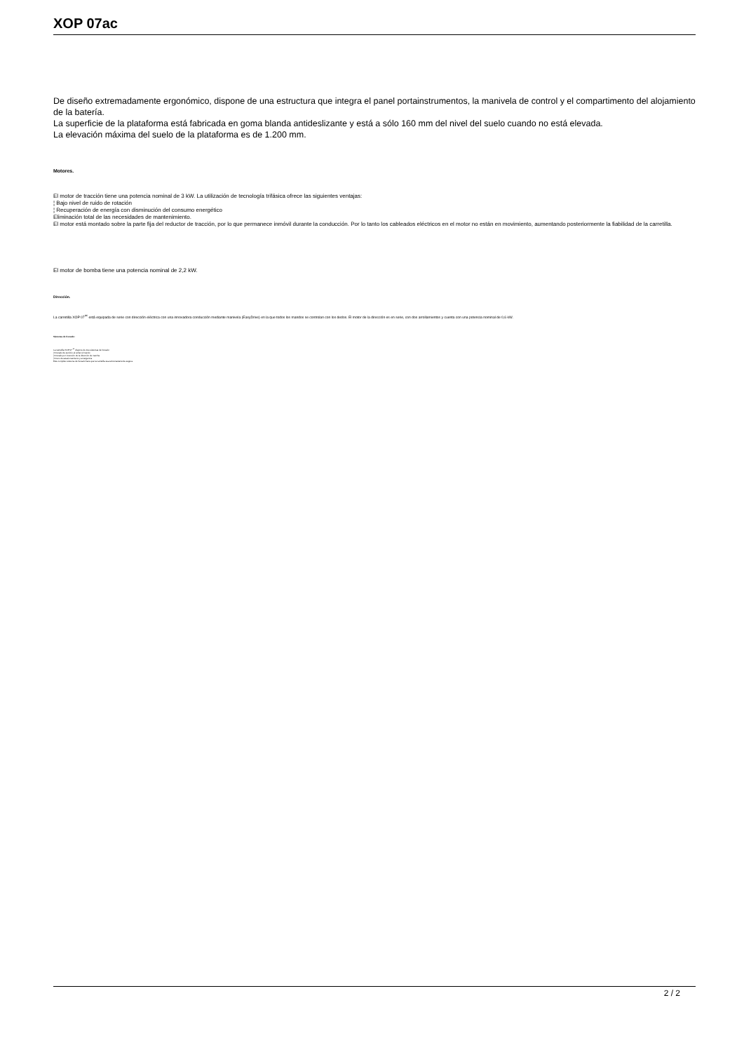XOP 07ac
De diseño extremadamente ergonómico, dispone de una estructura que integra el panel portainstrumentos, la manivela de control y el compartimento del alojamiento de la batería.
La superficie de la plataforma está fabricada en goma blanda antideslizante y está a sólo 160 mm del nivel del suelo cuando no está elevada.
La elevación máxima del suelo de la plataforma es de 1.200 mm.
Motores.
El motor de tracción tiene una potencia nominal de 3 kW. La utilización de tecnología trifásica ofrece las siguientes ventajas:
¦ Bajo nivel de ruido de rotación
¦ Recuperación de energía con disminución del consumo energético
Eliminación total de las necesidades de mantenimiento.
El motor está montado sobre la parte fija del reductor de tracción, por lo que permanece inmóvil durante la conducción. Por lo tanto los cableados eléctricos en el motor no están en movimiento, aumentando posteriormente la fiabilidad de la carretilla.
El motor de bomba tiene una potencia nominal de 2,2 kW.
Dirección.
La carretilla XOP 07<sup>ac</sup> está equipada de serie con dirección eléctrica con una innovadora conducción mediante manivela (EasyDrive) en la que todos los mandos se controlan con los dedos. El motor de la dirección es en serie, con dos arrollamientos y cuenta con una potencia nominal de 0,6 kW.
Sistemas de frenado.:
La carretilla XOP 07 <sup>ac</sup> dispone de tres sistemas de frenado:
¦ Frenado de servicio al soltar el mando
¦ Frenado por inversión de la dirección de marcha
¦ Freno de estacionamiento y emergencia
Este completo sistema de frenado hace que la carretilla sea extremadamente segura.
2 / 2